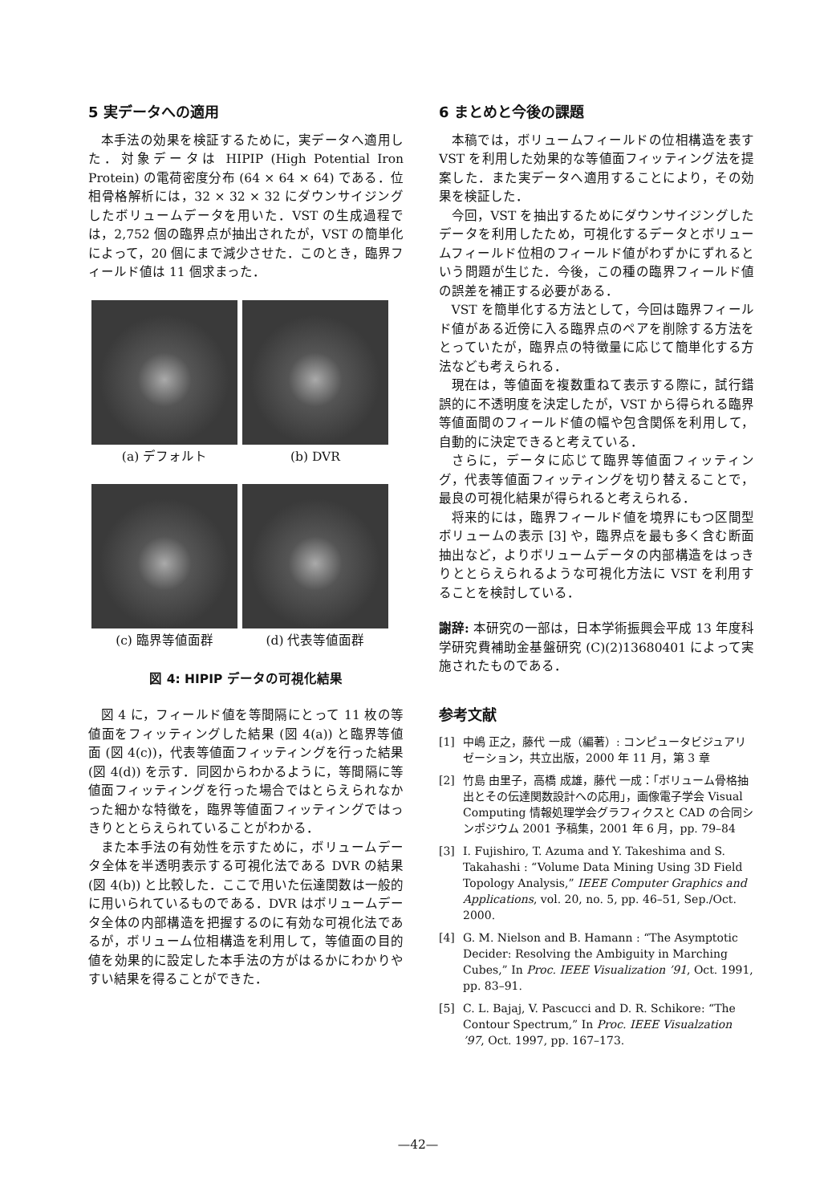5 実データへの適用
本手法の効果を検証するために，実データへ適用した．対象データは HIPIP (High Potential Iron Protein) の電荷密度分布 (64 × 64 × 64) である．位相骨格解析には，32 × 32 × 32 にダウンサイジングしたボリュームデータを用いた．VST の生成過程では，2,752 個の臨界点が抽出されたが，VST の簡単化によって，20 個にまで減少させた．このとき，臨界フィールド値は 11 個求まった．
(a) デフォルト
(b) DVR
(c) 臨界等値面群
(d) 代表等値面群
図 4: HIPIP データの可視化結果
図 4 に，フィールド値を等間隔にとって 11 枚の等値面をフィッティングした結果 (図 4(a)) と臨界等値面 (図 4(c))，代表等値面フィッティングを行った結果 (図 4(d)) を示す．同図からわかるように，等間隔に等値面フィッティングを行った場合ではとらえられなかった細かな特徴を，臨界等値面フィッティングではっきりととらえられていることがわかる．
また本手法の有効性を示すために，ボリュームデータ全体を半透明表示する可視化法である DVR の結果 (図 4(b)) と比較した．ここで用いた伝達関数は一般的に用いられているものである．DVR はボリュームデータ全体の内部構造を把握するのに有効な可視化法であるが，ボリューム位相構造を利用して，等値面の目的値を効果的に設定した本手法の方がはるかにわかりやすい結果を得ることができた．
6 まとめと今後の課題
本稿では，ボリュームフィールドの位相構造を表す VST を利用した効果的な等値面フィッティング法を提案した．また実データへ適用することにより，その効果を検証した．
今回，VST を抽出するためにダウンサイジングしたデータを利用したため，可視化するデータとボリュームフィールド位相のフィールド値がわずかにずれるという問題が生じた．今後，この種の臨界フィールド値の誤差を補正する必要がある．
VST を簡単化する方法として，今回は臨界フィールド値がある近傍に入る臨界点のペアを削除する方法をとっていたが，臨界点の特徴量に応じて簡単化する方法なども考えられる．
現在は，等値面を複数重ねて表示する際に，試行錯誤的に不透明度を決定したが，VST から得られる臨界等値面間のフィールド値の幅や包含関係を利用して，自動的に決定できると考えている．
さらに，データに応じて臨界等値面フィッティング，代表等値面フィッティングを切り替えることで，最良の可視化結果が得られると考えられる．
将来的には，臨界フィールド値を境界にもつ区間型ボリュームの表示 [3] や，臨界点を最も多く含む断面抽出など，よりボリュームデータの内部構造をはっきりととらえられるような可視化方法に VST を利用することを検討している．
謝辞: 本研究の一部は，日本学術振興会平成 13 年度科学研究費補助金基盤研究 (C)(2)13680401 によって実施されたものである．
参考文献
[1] 中嶋 正之，藤代 一成（編著）: コンピュータビジュアリゼーション，共立出版，2000 年 11 月，第 3 章
[2] 竹島 由里子，高橋 成雄，藤代 一成：「ボリューム骨格抽出とその伝達関数設計への応用」，画像電子学会 Visual Computing 情報処理学会グラフィクスと CAD の合同シンポジウム 2001 予稿集，2001 年 6 月，pp. 79–84
[3] I. Fujishiro, T. Azuma and Y. Takeshima and S. Takahashi : “Volume Data Mining Using 3D Field Topology Analysis,” IEEE Computer Graphics and Applications, vol. 20, no. 5, pp. 46–51, Sep./Oct. 2000.
[4] G. M. Nielson and B. Hamann : “The Asymptotic Decider: Resolving the Ambiguity in Marching Cubes,” In Proc. IEEE Visualization ’91, Oct. 1991, pp. 83–91.
[5] C. L. Bajaj, V. Pascucci and D. R. Schikore: “The Contour Spectrum,” In Proc. IEEE Visualzation ’97, Oct. 1997, pp. 167–173.
—42—